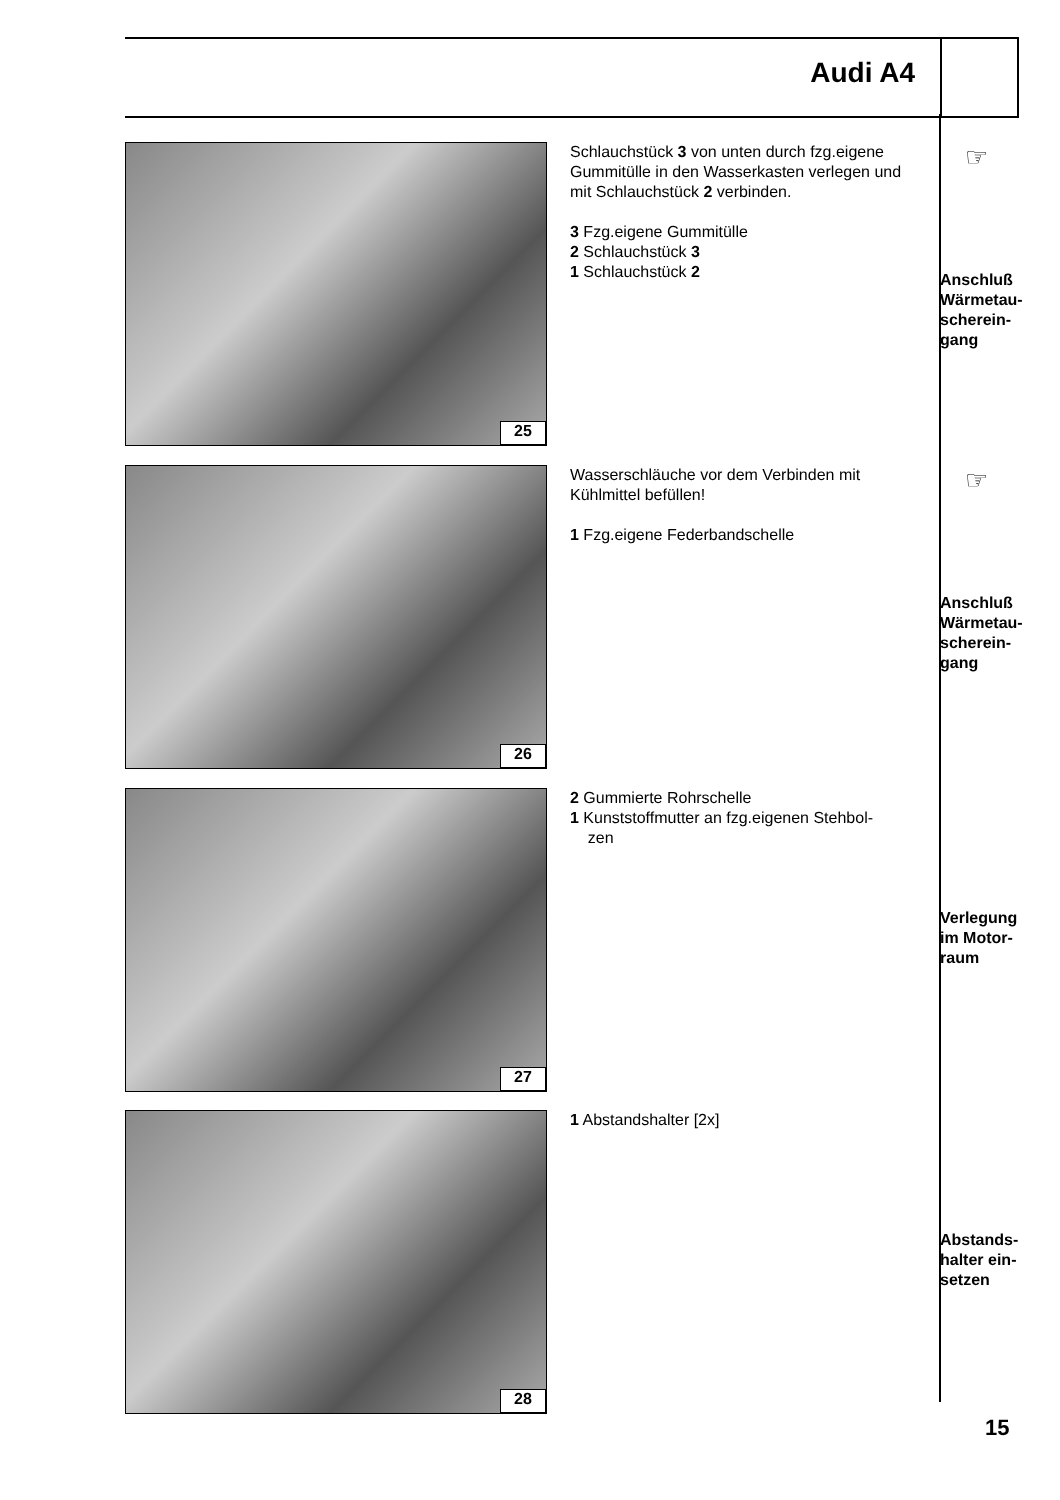Audi A4
25
Schlauchstück 3 von unten durch fzg.eigene Gummitülle in den Wasserkasten verlegen und mit Schlauchstück 2 verbinden.
3 Fzg.eigene Gummitülle
2 Schlauchstück 3
1 Schlauchstück 2
☞
Anschluß
Wärmetau-
scherein-
gang
26
Wasserschläuche vor dem Verbinden mit Kühlmittel befüllen!
1 Fzg.eigene Federbandschelle
☞
Anschluß
Wärmetau-
scherein-
gang
27
2 Gummierte Rohrschelle
1 Kunststoffmutter an fzg.eigenen Stehbol-
zen
Verlegung
im Motor-
raum
28 1 Abstandshalter [2x]
Abstands-
halter ein-
setzen
15